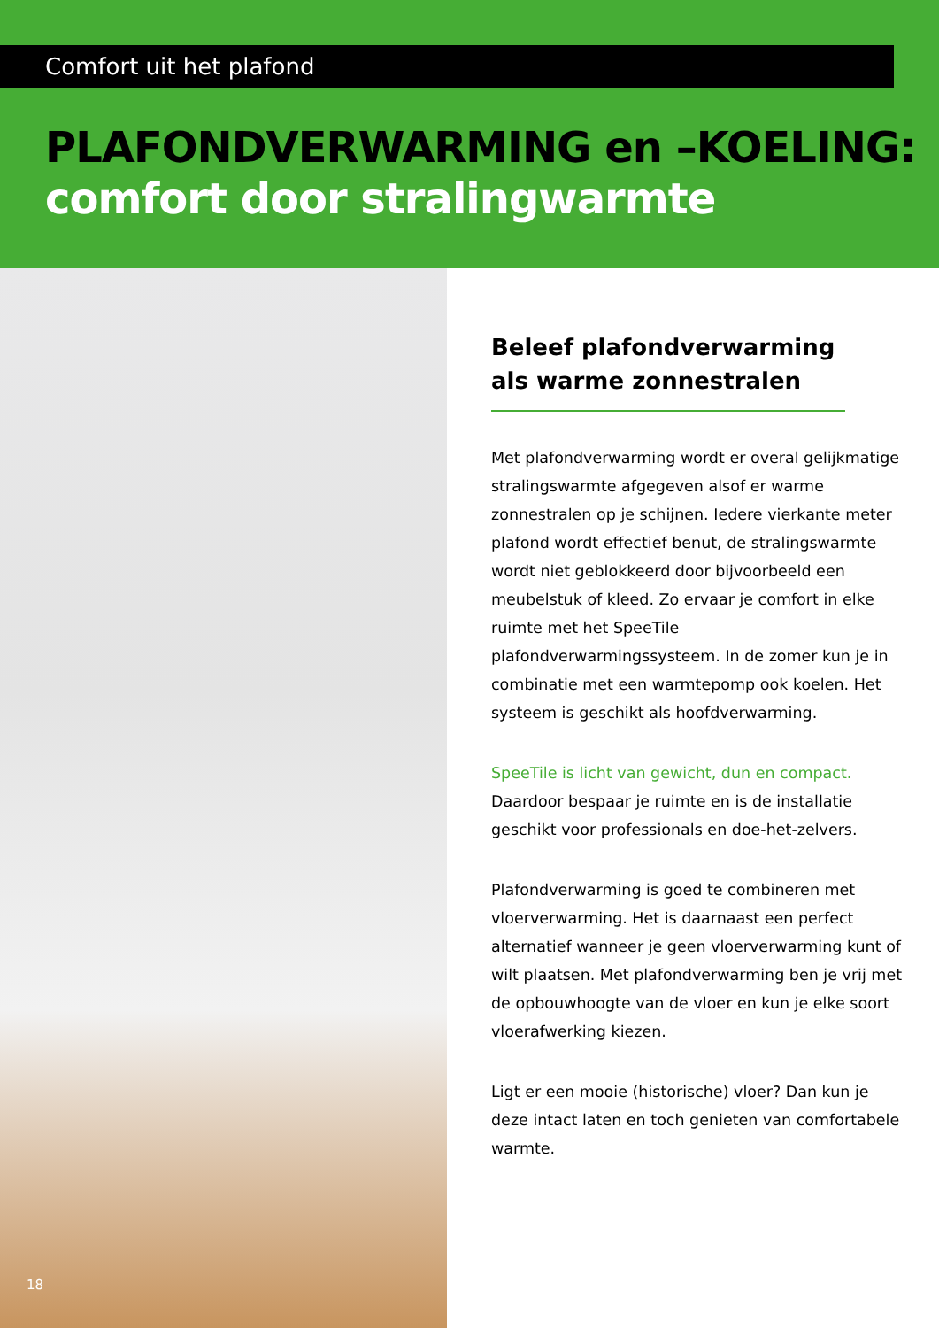Comfort uit het plafond
PLAFONDVERWARMING en –KOELING:
comfort door stralingwarmte
18
Beleef plafondverwarming als warme zonnestralen
Met plafondverwarming wordt er overal gelijkmatige stralingswarmte afgegeven alsof er warme zonnestralen op je schijnen. Iedere vierkante meter plafond wordt effectief benut, de stralingswarmte wordt niet geblokkeerd door bijvoorbeeld een meubelstuk of kleed. Zo ervaar je comfort in elke ruimte met het SpeeTile plafondverwarmingssysteem. In de zomer kun je in combinatie met een warmtepomp ook koelen. Het systeem is geschikt als hoofdverwarming.
SpeeTile is licht van gewicht, dun en compact. Daardoor bespaar je ruimte en is de installatie geschikt voor professionals en doe-het-zelvers.
Plafondverwarming is goed te combineren met vloerverwarming. Het is daarnaast een perfect alternatief wanneer je geen vloerverwarming kunt of wilt plaatsen. Met plafondverwarming ben je vrij met de opbouwhoogte van de vloer en kun je elke soort vloerafwerking kiezen.
Ligt er een mooie (historische) vloer? Dan kun je deze intact laten en toch genieten van comfortabele warmte.